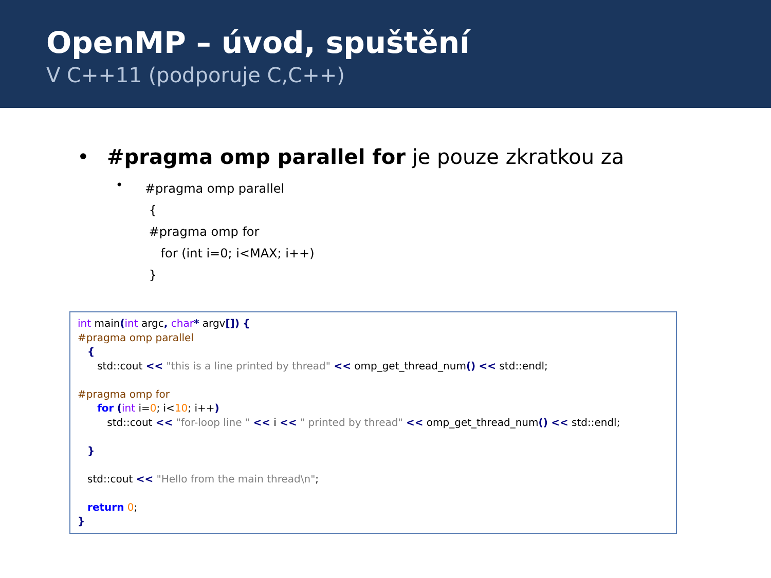OpenMP – úvod, spuštění
V C++11 (podporuje C,C++)
• #pragma omp parallel for je pouze zkratkou za
•
#pragma omp parallel
 {
 #pragma omp for
    for (int i=0; i<MAX; i++)
 }
int main(int argc, char* argv[]) { #pragma omp parallel { std::cout << "this is a line printed by thread" << omp_get_thread_num() << std::endl; #pragma omp for for (int i=0; i<10; i++) std::cout << "for-loop line " << i << " printed by thread" << omp_get_thread_num() << std::endl; } std::cout << "Hello from the main thread\n"; return 0; }